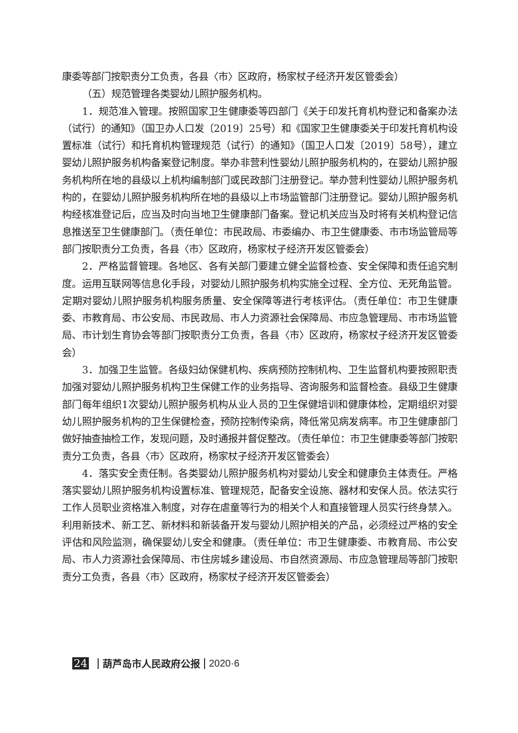康委等部门按职责分工负责，各县〈市〉区政府，杨家杖子经济开发区管委会）
（五）规范管理各类婴幼儿照护服务机构。
1．规范准入管理。按照国家卫生健康委等四部门《关于印发托育机构登记和备案办法（试行）的通知》（国卫办人口发〔2019〕25号）和《国家卫生健康委关于印发托育机构设置标准（试行）和托育机构管理规范（试行）的通知》（国卫人口发〔2019〕58号），建立婴幼儿照护服务机构备案登记制度。举办非营利性婴幼儿照护服务机构的，在婴幼儿照护服务机构所在地的县级以上机构编制部门或民政部门注册登记。举办营利性婴幼儿照护服务机构的，在婴幼儿照护服务机构所在地的县级以上市场监管部门注册登记。婴幼儿照护服务机构经核准登记后，应当及时向当地卫生健康部门备案。登记机关应当及时将有关机构登记信息推送至卫生健康部门。（责任单位：市民政局、市委编办、市卫生健康委、市市场监管局等部门按职责分工负责，各县〈市〉区政府，杨家杖子经济开发区管委会）
2．严格监督管理。各地区、各有关部门要建立健全监督检查、安全保障和责任追究制度。运用互联网等信息化手段，对婴幼儿照护服务机构实施全过程、全方位、无死角监管。定期对婴幼儿照护服务机构服务质量、安全保障等进行考核评估。（责任单位：市卫生健康委、市教育局、市公安局、市民政局、市人力资源社会保障局、市应急管理局、市市场监管局、市计划生育协会等部门按职责分工负责，各县〈市〉区政府，杨家杖子经济开发区管委会）
3．加强卫生监管。各级妇幼保健机构、疾病预防控制机构、卫生监督机构要按照职责加强对婴幼儿照护服务机构卫生保健工作的业务指导、咨询服务和监督检查。县级卫生健康部门每年组织1次婴幼儿照护服务机构从业人员的卫生保健培训和健康体检，定期组织对婴幼儿照护服务机构的卫生保健检查，预防控制传染病，降低常见病发病率。市卫生健康部门做好抽查抽检工作，发现问题，及时通报并督促整改。（责任单位：市卫生健康委等部门按职责分工负责，各县〈市〉区政府，杨家杖子经济开发区管委会）
4．落实安全责任制。各类婴幼儿照护服务机构对婴幼儿安全和健康负主体责任。严格落实婴幼儿照护服务机构设置标准、管理规范，配备安全设施、器材和安保人员。依法实行工作人员职业资格准入制度，对存在虐童等行为的相关个人和直接管理人员实行终身禁入。利用新技术、新工艺、新材料和新装备开发与婴幼儿照护相关的产品，必须经过严格的安全评估和风险监测，确保婴幼儿安全和健康。（责任单位：市卫生健康委、市教育局、市公安局、市人力资源社会保障局、市住房城乡建设局、市自然资源局、市应急管理局等部门按职责分工负责，各县〈市〉区政府，杨家杖子经济开发区管委会）
24 葫芦岛市人民政府公报 2020·6